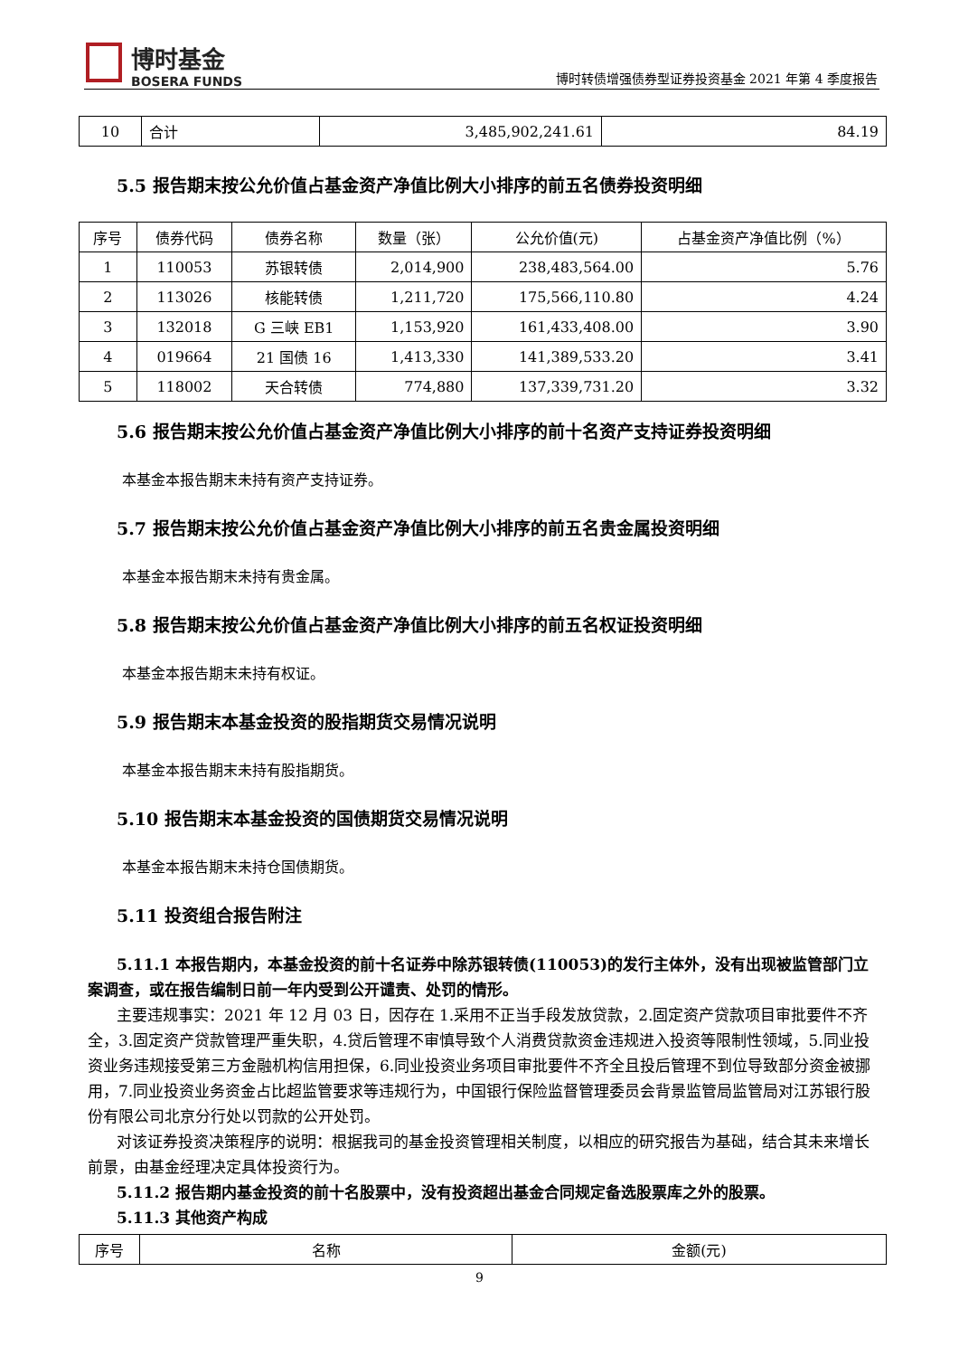博时基金
BOSERA FUNDS
博时转债增强债券型证券投资基金 2021 年第 4 季度报告
| 10 | 合计 | 3,485,902,241.61 | 84.19 |
5.5 报告期末按公允价值占基金资产净值比例大小排序的前五名债券投资明细
| 序号 | 债券代码 | 债券名称 | 数量（张） | 公允价值(元) | 占基金资产净值比例（%） |
| --- | --- | --- | --- | --- | --- |
| 1 | 110053 | 苏银转债 | 2,014,900 | 238,483,564.00 | 5.76 |
| 2 | 113026 | 核能转债 | 1,211,720 | 175,566,110.80 | 4.24 |
| 3 | 132018 | G 三峡 EB1 | 1,153,920 | 161,433,408.00 | 3.90 |
| 4 | 019664 | 21 国债 16 | 1,413,330 | 141,389,533.20 | 3.41 |
| 5 | 118002 | 天合转债 | 774,880 | 137,339,731.20 | 3.32 |
5.6 报告期末按公允价值占基金资产净值比例大小排序的前十名资产支持证券投资明细
本基金本报告期末未持有资产支持证券。
5.7 报告期末按公允价值占基金资产净值比例大小排序的前五名贵金属投资明细
本基金本报告期末未持有贵金属。
5.8 报告期末按公允价值占基金资产净值比例大小排序的前五名权证投资明细
本基金本报告期末未持有权证。
5.9 报告期末本基金投资的股指期货交易情况说明
本基金本报告期末未持有股指期货。
5.10 报告期末本基金投资的国债期货交易情况说明
本基金本报告期末未持仓国债期货。
5.11 投资组合报告附注
5.11.1 本报告期内，本基金投资的前十名证券中除苏银转债(110053)的发行主体外，没有出现被监管部门立案调查，或在报告编制日前一年内受到公开谴责、处罚的情形。
主要违规事实：2021 年 12 月 03 日，因存在 1.采用不正当手段发放贷款，2.固定资产贷款项目审批要件不齐全，3.固定资产贷款管理严重失职，4.贷后管理不审慎导致个人消费贷款资金违规进入投资等限制性领域，5.同业投资业务违规接受第三方金融机构信用担保，6.同业投资业务项目审批要件不齐全且投后管理不到位导致部分资金被挪用，7.同业投资业务资金占比超监管要求等违规行为，中国银行保险监督管理委员会背景监管局监管局对江苏银行股份有限公司北京分行处以罚款的公开处罚。
对该证券投资决策程序的说明：根据我司的基金投资管理相关制度，以相应的研究报告为基础，结合其未来增长前景，由基金经理决定具体投资行为。
5.11.2 报告期内基金投资的前十名股票中，没有投资超出基金合同规定备选股票库之外的股票。
5.11.3 其他资产构成
| 序号 | 名称 | 金额(元) |
9